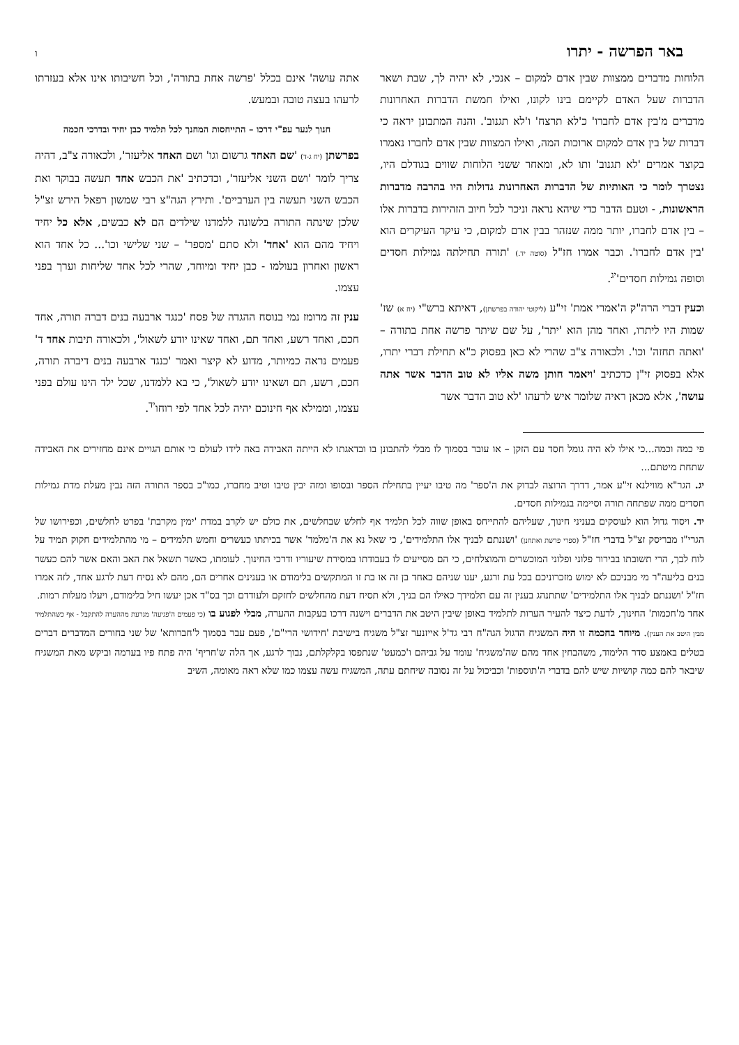באר הפרשה - יתרו ו
הלוחות מדברים ממצוות שבין אדם למקום – אנכי, לא יהיה לך, שבת ושאר הדברות שעל האדם לקיימם בינו לקונו, ואילו חמשת הדברות האחרונות מדברים מ'בין אדם לחברו' כ'לא תרצח' ו'לא תגנוב'. והנה המתבונן יראה כי דברות של בין אדם למקום ארוכות המה, ואילו המצוות שבין אדם לחברו נאמרו בקוצר אמרים 'לא תגנוב' ותו לא, ומאחר ששני הלוחות שווים בגודלם היו, נצטרך לומר כי האותיות של הדברות האחרונות גדולות היו בהרבה מדברות הראשונות, - וטעם הדבר כדי שיהא נראה וניכר לכל חיוב הזהירות בדברות אלו – בין אדם לחברו, יותר ממה שנזהר בבין אדם למקום, כי עיקר העיקרים הוא 'בין אדם לחברו'. וכבר אמרו חז"ל (סוטה יד.) 'תורה תחילתה גמילות חסדים וסופה גמילות חסדים'<sup>יג</sup>.
וכעין דברי הרה"ק ה'אמרי אמת' זי"ע (ליקוטי יהודה בפרשתן), דאיתא ברש"י (יח א) שז' שמות היו ליתרו, ואחד מהן הוא 'יתר', על שם שיתר פרשה אחת בתורה – 'ואתה תחזה' וכו'. ולכאורה צ"ב שהרי לא כאן בפסוק כ"א תחילת דברי יתרו, אלא בפסוק זי"ן כדכתיב 'ויאמר חותן משה אליו לא טוב הדבר אשר אתה עושה', אלא מכאן ראיה שלומר איש לרעהו 'לא טוב הדבר אשר
אתה עושה' אינם בכלל 'פרשה אחת בתורה', וכל חשיבותו אינו אלא בעזרתו לרעהו בעצה טובה ובמעש.
חנוך לנער עפ"י דרכו – התייחסות המחנך לכל תלמיד כבן יחיד ובדרכי חכמה
בפרשתן (יח ג-ד) 'שם האחד גרשום וגו' ושם האחד אליעזר', ולכאורה צ"ב, דהיה צריך לומר 'ושם השני אליעזר', וכדכתיב 'את הכבש אחד תעשה בבוקר ואת הכבש השני תעשה בין הערביים'. ותירץ הגה"צ רבי שמשון רפאל הירש זצ"ל שלכן שינתה התורה בלשונה ללמדנו שילדים הם לא כבשים, אלא כל יחיד ויחיד מהם הוא 'אחד' ולא סתם 'מספר' – שני שלישי וכו'... כל אחד הוא ראשון ואחרון בעולמו - כבן יחיד ומיוחד, שהרי לכל אחד שליחות וערך בפני עצמו.
ענין זה מרומז נמי בנוסח ההגדה של פסח 'כנגד ארבעה בנים דברה תורה, אחד חכם, ואחד רשע, ואחד תם, ואחד שאינו יודע לשאול', ולכאורה תיבות אחד ד' פעמים נראה כמיותר, מדוע לא קיצר ואמר 'כנגד ארבעה בנים דיברה תורה, חכם, רשע, תם ושאינו יודע לשאול', כי בא ללמדנו, שכל ילד הינו עולם בפני עצמו, וממילא אף חינוכם יהיה לכל אחד לפי רוחו<sup>יד</sup>.
פי כמה וכמה...כי אילו לא היה גומל חסד עם הזקן – או עובר בסמוך לו מבלי להתבונן בו ובדאגתו לא הייתה האבידה באה לידו לעולם כי אותם הגויים אינם מחזירים את האבידה שתחת מיטתם...
יג. הגר"א מווילנא זי"ע אמר, דדרך הרוצה לבדוק את ה'ספר' מה טיבו יעיין בתחילת הספר ובסופו ומזה יבין טיבו וטיב מחברו, כמו"כ בספר התורה הזה נבין מעלת מדת גמילות חסדים ממה שפתחה תורה וסיימה בגמילות חסדים.
יד. ויסוד גדול הוא לעוסקים בעניני חינוך, שעליהם להתייחס באופן שווה לכל תלמיד אף לחלש שבחלשים, את כולם יש לקרב במדת 'ימין מקרבת' בפרט לחלשים, וכפירושו של הגרי"ז מבריסק זצ"ל בדברי חז"ל (ספרי פרשת ואתחנן) 'ושננתם לבניך אלו התלמידים', כי שאל נא את ה'מלמד' אשר בכיתתו כעשרים וחמש תלמידים – מי מהתלמידים חקוק תמיד על לוח לבך, הרי תשובתו בבירור פלוני ופלוני המוכשרים והמוצלחים, כי הם מסייעים לו בעבודתו במסירת שיעוריו ודרכי החינוך. לעומתו, כאשר תשאל את האב והאם אשר להם כעשר בנים בליעה"ר מי מבניכם לא ימוש מזכרוניכם בכל עת ורגע, יענו שניהם כאחד בן זה או בת זו המתקשים בלימודם או בענינים אחרים הם, מהם לא נסיח דעת לרגע אחד, לזה אמרו חז"ל 'ושננתם לבניך אלו התלמידים' שתתנהג בענין זה עם תלמידך כאילו הם בניך, ולא תסיח דעת מהחלשים לחזקם ולעודדם וכך בס"ד אכן יעשו חיל בלימודם, ויעלו מעלות רמות.
אחד מ'חכמות' החינוך, לדעת כיצד להעיר הערות לתלמיד באופן שיבין היטב את הדברים וישנה דרכו בעקבות ההערה, מבלי לפגוע בו (כי פעמים ה'פגיעה' מגרעת מההערה להתקבל - אף כשהתלמיד מבין היטב את הענין). מיוחד בחכמה זו היה המשגיח הדגול הגה"ח רבי גד'ל אייזנער זצ"ל משגיח בישיבת 'חידושי הרי"ם', פעם עבר בסמוך ל'חברותא' של שני בחורים המדברים דברים בטלים באמצע סדר הלימוד, משהבחין אחד מהם שה'משגיח' עומד על גביהם ו'כמעט' שנתפסו בקלקלתם, נבוך לרגע, אך הלה ש'חריף' היה פתח פיו בערמה וביקש מאת המשגיח שיבאר להם כמה קושיות שיש להם בדברי ה'תוספות' וכביכול על זה נסובה שיחתם עתה, המשגיח עשה עצמו כמו שלא ראה מאומה, השיב